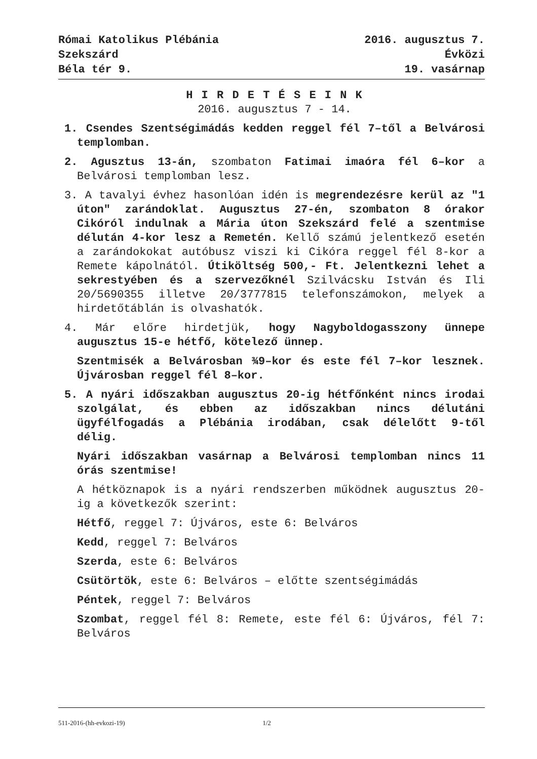Római Katolikus Plébánia
Szekszárd
Béla tér 9.
2016. augusztus 7.
Évközi
19. vasárnap
H I R D E T É S E I N K
2016. augusztus 7 - 14.
1. Csendes Szentségimádás kedden reggel fél 7–től a Belvárosi templomban.
2. Agusztus 13-án, szombaton Fatimai imaóra fél 6–kor a Belvárosi templomban lesz.
3. A tavalyi évhez hasonlóan idén is megrendezésre kerül az "1 úton" zarándoklat. Augusztus 27-én, szombaton 8 órakor Cikóról indulnak a Mária úton Szekszárd felé a szentmise délután 4-kor lesz a Remetén. Kellő számú jelentkező esetén a zarándokokat autóbusz viszi ki Cikóra reggel fél 8-kor a Remete kápolnától. Útiköltség 500,- Ft. Jelentkezni lehet a sekrestyében és a szervezőknél Szilvácsku István és Ili 20/5690355 illetve 20/3777815 telefonszámokon, melyek a hirdetőtáblán is olvashatók.
4. Már előre hirdetjük, hogy Nagyboldogasszony ünnepe augusztus 15-e hétfő, kötelező ünnep.
Szentmisék a Belvárosban ¾9–kor és este fél 7–kor lesznek. Újvárosban reggel fél 8–kor.
5. A nyári időszakban augusztus 20-ig hétfőnként nincs irodai szolgálat, és ebben az időszakban nincs délutáni ügyfélfogadás a Plébánia irodában, csak délelőtt 9-től délig.
Nyári időszakban vasárnap a Belvárosi templomban nincs 11 órás szentmise!
A hétköznapok is a nyári rendszerben működnek augusztus 20-ig a következők szerint:
Hétfő, reggel 7: Újváros, este 6: Belváros
Kedd, reggel 7: Belváros
Szerda, este 6: Belváros
Csütörtök, este 6: Belváros – előtte szentségimádás
Péntek, reggel 7: Belváros
Szombat, reggel fél 8: Remete, este fél 6: Újváros, fél 7: Belváros
511-2016-(hh-evkozi-19) 1/2